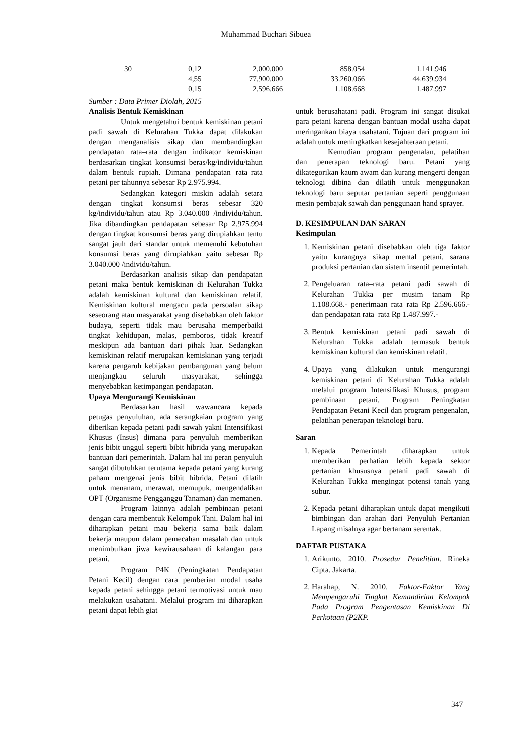Muhammad Buchari Sibuea
| 30 | 0,12 | 2.000.000 | 858.054 | 1.141.946 |
| | 4,55 | 77.900.000 | 33.260.066 | 44.639.934 |
| | 0,15 | 2.596.666 | 1.108.668 | 1.487.997 |
Sumber : Data Primer Diolah, 2015
Analisis Bentuk Kemiskinan
Untuk mengetahui bentuk kemiskinan petani padi sawah di Kelurahan Tukka dapat dilakukan dengan menganalisis sikap dan membandingkan pendapatan rata–rata dengan indikator kemiskinan berdasarkan tingkat konsumsi beras/kg/individu/tahun dalam bentuk rupiah. Dimana pendapatan rata–rata petani per tahunnya sebesar Rp 2.975.994.
Sedangkan kategori miskin adalah setara dengan tingkat konsumsi beras sebesar 320 kg/individu/tahun atau Rp 3.040.000 /individu/tahun. Jika dibandingkan pendapatan sebesar Rp 2.975.994 dengan tingkat konsumsi beras yang dirupiahkan tentu sangat jauh dari standar untuk memenuhi kebutuhan konsumsi beras yang dirupiahkan yaitu sebesar Rp 3.040.000 /individu/tahun.
Berdasarkan analisis sikap dan pendapatan petani maka bentuk kemiskinan di Kelurahan Tukka adalah kemiskinan kultural dan kemiskinan relatif. Kemiskinan kultural mengacu pada persoalan sikap seseorang atau masyarakat yang disebabkan oleh faktor budaya, seperti tidak mau berusaha memperbaiki tingkat kehidupan, malas, pemboros, tidak kreatif meskipun ada bantuan dari pihak luar. Sedangkan kemiskinan relatif merupakan kemiskinan yang terjadi karena pengaruh kebijakan pembangunan yang belum menjangkau seluruh masyarakat, sehingga menyebabkan ketimpangan pendapatan.
Upaya Mengurangi Kemiskinan
Berdasarkan hasil wawancara kepada petugas penyuluhan, ada serangkaian program yang diberikan kepada petani padi sawah yakni Intensifikasi Khusus (Insus) dimana para penyuluh memberikan jenis bibit unggul seperti bibit hibrida yang merupakan bantuan dari pemerintah. Dalam hal ini peran penyuluh sangat dibutuhkan terutama kepada petani yang kurang paham mengenai jenis bibit hibrida. Petani dilatih untuk menanam, merawat, memupuk, mengendalikan OPT (Organisme Pengganggu Tanaman) dan memanen.
Program lainnya adalah pembinaan petani dengan cara membentuk Kelompok Tani. Dalam hal ini diharapkan petani mau bekerja sama baik dalam bekerja maupun dalam pemecahan masalah dan untuk menimbulkan jiwa kewirausahaan di kalangan para petani.
Program P4K (Peningkatan Pendapatan Petani Kecil) dengan cara pemberian modal usaha kepada petani sehingga petani termotivasi untuk mau melakukan usahatani. Melalui program ini diharapkan petani dapat lebih giat
untuk berusahatani padi. Program ini sangat disukai para petani karena dengan bantuan modal usaha dapat meringankan biaya usahatani. Tujuan dari program ini adalah untuk meningkatkan kesejahteraan petani.
Kemudian program pengenalan, pelatihan dan penerapan teknologi baru. Petani yang dikategorikan kaum awam dan kurang mengerti dengan teknologi dibina dan dilatih untuk menggunakan teknologi baru seputar pertanian seperti penggunaan mesin pembajak sawah dan penggunaan hand sprayer.
D. KESIMPULAN DAN SARAN
Kesimpulan
1. Kemiskinan petani disebabkan oleh tiga faktor yaitu kurangnya sikap mental petani, sarana produksi pertanian dan sistem insentif pemerintah.
2. Pengeluaran rata–rata petani padi sawah di Kelurahan Tukka per musim tanam Rp 1.108.668.- penerimaan rata–rata Rp 2.596.666.- dan pendapatan rata–rata Rp 1.487.997.-
3. Bentuk kemiskinan petani padi sawah di Kelurahan Tukka adalah termasuk bentuk kemiskinan kultural dan kemiskinan relatif.
4. Upaya yang dilakukan untuk mengurangi kemiskinan petani di Kelurahan Tukka adalah melalui program Intensifikasi Khusus, program pembinaan petani, Program Peningkatan Pendapatan Petani Kecil dan program pengenalan, pelatihan penerapan teknologi baru.
Saran
1. Kepada Pemerintah diharapkan untuk memberikan perhatian lebih kepada sektor pertanian khususnya petani padi sawah di Kelurahan Tukka mengingat potensi tanah yang subur.
2. Kepada petani diharapkan untuk dapat mengikuti bimbingan dan arahan dari Penyuluh Pertanian Lapang misalnya agar bertanam serentak.
DAFTAR PUSTAKA
1. Arikunto. 2010. Prosedur Penelitian. Rineka Cipta. Jakarta.
2. Harahap, N. 2010. Faktor-Faktor Yang Mempengaruhi Tingkat Kemandirian Kelompok Pada Program Pengentasan Kemiskinan Di Perkotaan (P2KP.
347